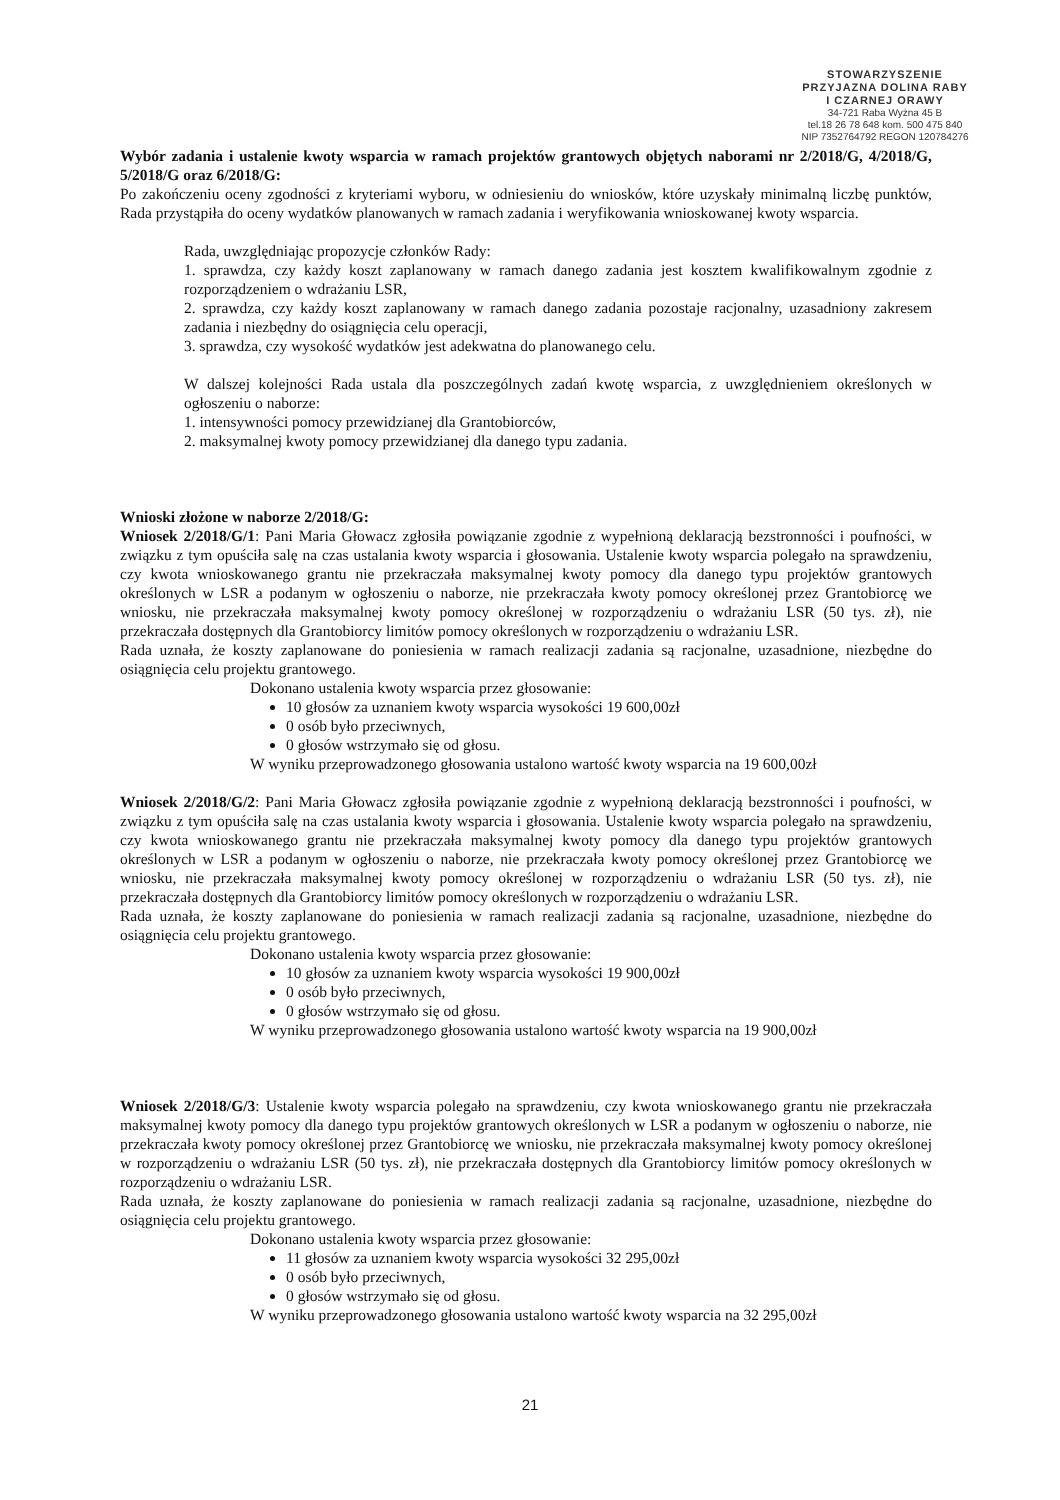STOWARZYSZENIE
PRZYJAZNA DOLINA RABY
I CZARNEJ ORAWY
34-721 Raba Wyżna 45 B
tel.18 26 78 648 kom. 500 475 840
NIP 7352764792 REGON 120784276
Wybór zadania i ustalenie kwoty wsparcia w ramach projektów grantowych objętych naborami nr 2/2018/G, 4/2018/G, 5/2018/G oraz 6/2018/G:
Po zakończeniu oceny zgodności z kryteriami wyboru, w odniesieniu do wniosków, które uzyskały minimalną liczbę punktów, Rada przystąpiła do oceny wydatków planowanych w ramach zadania i weryfikowania wnioskowanej kwoty wsparcia.
Rada, uwzględniając propozycje członków Rady:
1. sprawdza, czy każdy koszt zaplanowany w ramach danego zadania jest kosztem kwalifikowalnym zgodnie z rozporządzeniem o wdrażaniu LSR,
2. sprawdza, czy każdy koszt zaplanowany w ramach danego zadania pozostaje racjonalny, uzasadniony zakresem zadania i niezbędny do osiągnięcia celu operacji,
3. sprawdza, czy wysokość wydatków jest adekwatna do planowanego celu.
W dalszej kolejności Rada ustala dla poszczególnych zadań kwotę wsparcia, z uwzględnieniem określonych w ogłoszeniu o naborze:
1. intensywności pomocy przewidzianej dla Grantobiorców,
2. maksymalnej kwoty pomocy przewidzianej dla danego typu zadania.
Wnioski złożone w naborze 2/2018/G:
Wniosek 2/2018/G/1: Pani Maria Głowacz zgłosiła powiązanie zgodnie z wypełnioną deklaracją bezstronności i poufności, w związku z tym opuściła salę na czas ustalania kwoty wsparcia i głosowania. Ustalenie kwoty wsparcia polegało na sprawdzeniu, czy kwota wnioskowanego grantu nie przekraczała maksymalnej kwoty pomocy dla danego typu projektów grantowych określonych w LSR a podanym w ogłoszeniu o naborze, nie przekraczała kwoty pomocy określonej przez Grantobiorcę we wniosku, nie przekraczała maksymalnej kwoty pomocy określonej w rozporządzeniu o wdrażaniu LSR (50 tys. zł), nie przekraczała dostępnych dla Grantobiorcy limitów pomocy określonych w rozporządzeniu o wdrażaniu LSR.
Rada uznała, że koszty zaplanowane do poniesienia w ramach realizacji zadania są racjonalne, uzasadnione, niezbędne do osiągnięcia celu projektu grantowego.
Dokonano ustalenia kwoty wsparcia przez głosowanie:
10 głosów za uznaniem kwoty wsparcia wysokości 19 600,00zł
0 osób było przeciwnych,
0 głosów wstrzymało się od głosu.
W wyniku przeprowadzonego głosowania ustalono wartość kwoty wsparcia na 19 600,00zł
Wniosek 2/2018/G/2: Pani Maria Głowacz zgłosiła powiązanie zgodnie z wypełnioną deklaracją bezstronności i poufności, w związku z tym opuściła salę na czas ustalania kwoty wsparcia i głosowania. Ustalenie kwoty wsparcia polegało na sprawdzeniu, czy kwota wnioskowanego grantu nie przekraczała maksymalnej kwoty pomocy dla danego typu projektów grantowych określonych w LSR a podanym w ogłoszeniu o naborze, nie przekraczała kwoty pomocy określonej przez Grantobiorcę we wniosku, nie przekraczała maksymalnej kwoty pomocy określonej w rozporządzeniu o wdrażaniu LSR (50 tys. zł), nie przekraczała dostępnych dla Grantobiorcy limitów pomocy określonych w rozporządzeniu o wdrażaniu LSR.
Rada uznała, że koszty zaplanowane do poniesienia w ramach realizacji zadania są racjonalne, uzasadnione, niezbędne do osiągnięcia celu projektu grantowego.
Dokonano ustalenia kwoty wsparcia przez głosowanie:
10 głosów za uznaniem kwoty wsparcia wysokości 19 900,00zł
0 osób było przeciwnych,
0 głosów wstrzymało się od głosu.
W wyniku przeprowadzonego głosowania ustalono wartość kwoty wsparcia na 19 900,00zł
Wniosek 2/2018/G/3: Ustalenie kwoty wsparcia polegało na sprawdzeniu, czy kwota wnioskowanego grantu nie przekraczała maksymalnej kwoty pomocy dla danego typu projektów grantowych określonych w LSR a podanym w ogłoszeniu o naborze, nie przekraczała kwoty pomocy określonej przez Grantobiorcę we wniosku, nie przekraczała maksymalnej kwoty pomocy określonej w rozporządzeniu o wdrażaniu LSR (50 tys. zł), nie przekraczała dostępnych dla Grantobiorcy limitów pomocy określonych w rozporządzeniu o wdrażaniu LSR.
Rada uznała, że koszty zaplanowane do poniesienia w ramach realizacji zadania są racjonalne, uzasadnione, niezbędne do osiągnięcia celu projektu grantowego.
Dokonano ustalenia kwoty wsparcia przez głosowanie:
11 głosów za uznaniem kwoty wsparcia wysokości 32 295,00zł
0 osób było przeciwnych,
0 głosów wstrzymało się od głosu.
W wyniku przeprowadzonego głosowania ustalono wartość kwoty wsparcia na 32 295,00zł
21